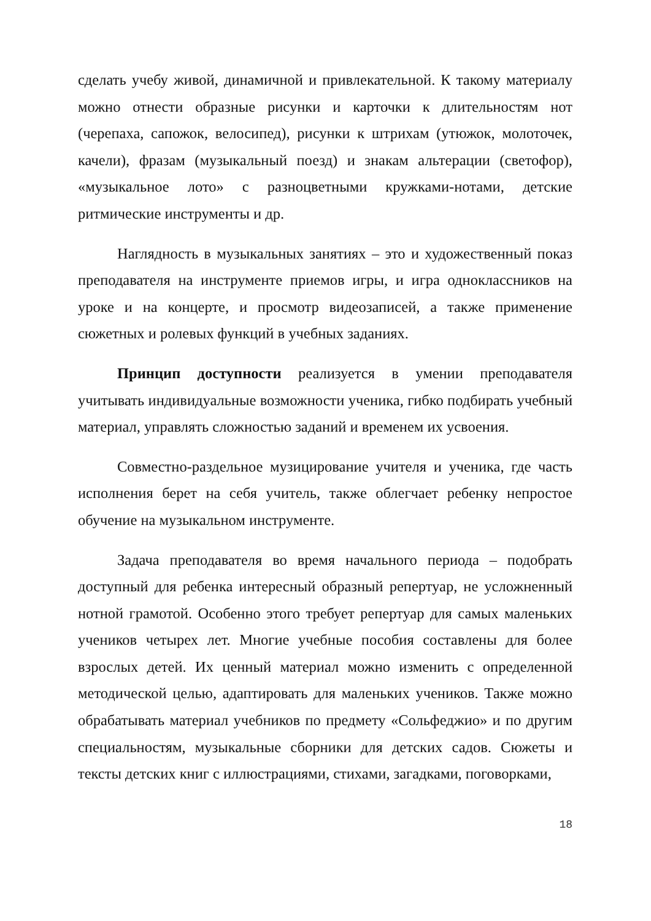сделать учебу живой, динамичной и привлекательной. К такому материалу можно отнести образные рисунки и карточки к длительностям нот (черепаха, сапожок, велосипед), рисунки к штрихам (утюжок, молоточек, качели), фразам (музыкальный поезд) и знакам альтерации (светофор), «музыкальное лото» с разноцветными кружками-нотами, детские ритмические инструменты и др.
Наглядность в музыкальных занятиях – это и художественный показ преподавателя на инструменте приемов игры, и игра одноклассников на уроке и на концерте, и просмотр видеозаписей, а также применение сюжетных и ролевых функций в учебных заданиях.
Принцип доступности реализуется в умении преподавателя учитывать индивидуальные возможности ученика, гибко подбирать учебный материал, управлять сложностью заданий и временем их усвоения.
Совместно-раздельное музицирование учителя и ученика, где часть исполнения берет на себя учитель, также облегчает ребенку непростое обучение на музыкальном инструменте.
Задача преподавателя во время начального периода – подобрать доступный для ребенка интересный образный репертуар, не усложненный нотной грамотой. Особенно этого требует репертуар для самых маленьких учеников четырех лет. Многие учебные пособия составлены для более взрослых детей. Их ценный материал можно изменить с определенной методической целью, адаптировать для маленьких учеников. Также можно обрабатывать материал учебников по предмету «Сольфеджио» и по другим специальностям, музыкальные сборники для детских садов. Сюжеты и тексты детских книг с иллюстрациями, стихами, загадками, поговорками,
18